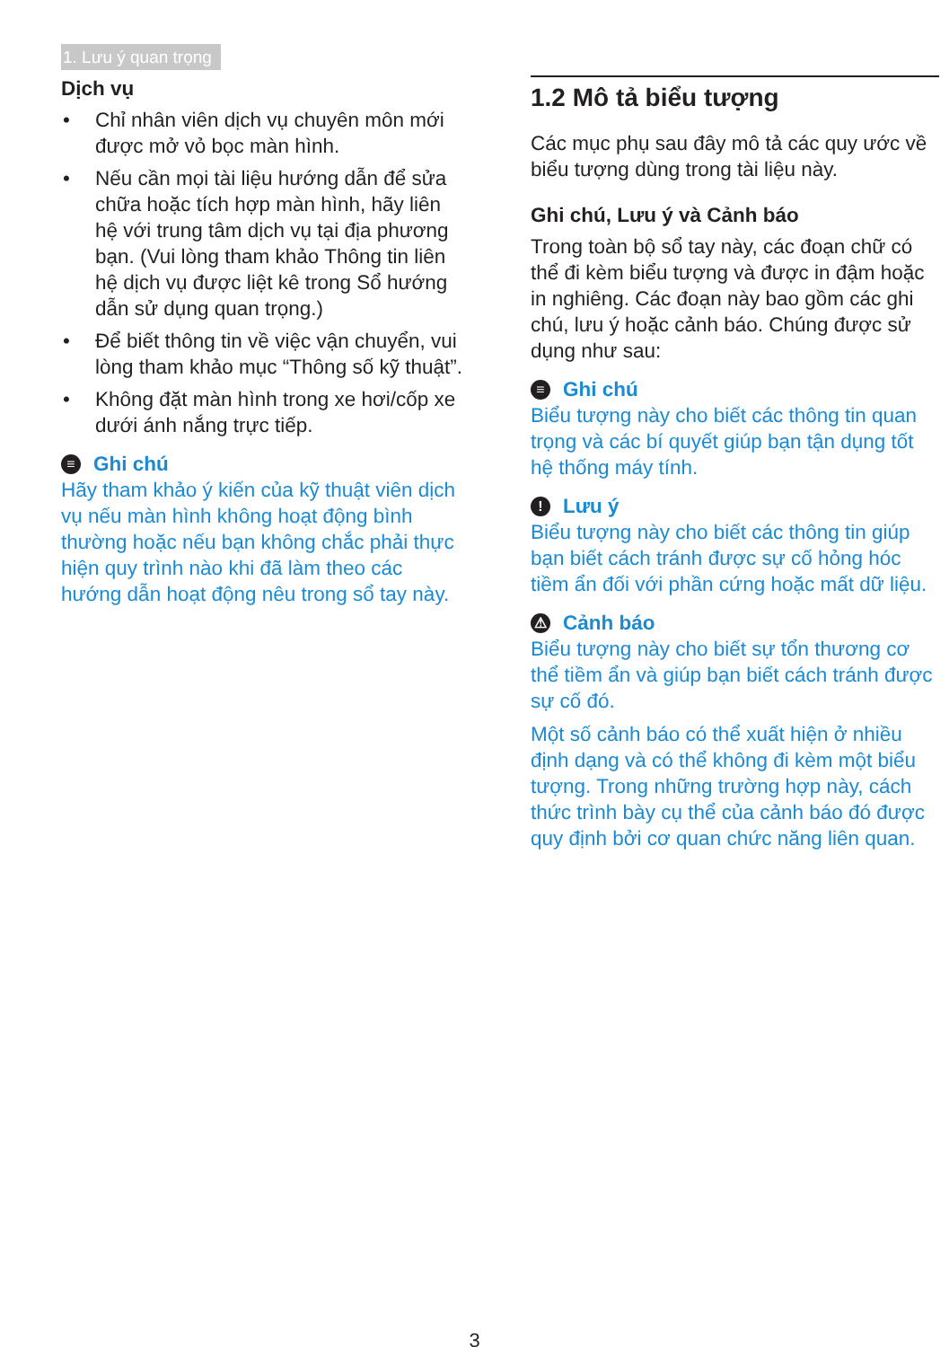1. Lưu ý quan trọng
Dịch vụ
• Chỉ nhân viên dịch vụ chuyên môn mới được mở vỏ bọc màn hình.
• Nếu cần mọi tài liệu hướng dẫn để sửa chữa hoặc tích hợp màn hình, hãy liên hệ với trung tâm dịch vụ tại địa phương bạn. (Vui lòng tham khảo Thông tin liên hệ dịch vụ được liệt kê trong Sổ hướng dẫn sử dụng quan trọng.)
• Để biết thông tin về việc vận chuyển, vui lòng tham khảo mục “Thông số kỹ thuật”.
• Không đặt màn hình trong xe hơi/cốp xe dưới ánh nắng trực tiếp.
≡ Ghi chú
Hãy tham khảo ý kiến của kỹ thuật viên dịch vụ nếu màn hình không hoạt động bình thường hoặc nếu bạn không chắc phải thực hiện quy trình nào khi đã làm theo các hướng dẫn hoạt động nêu trong sổ tay này.
1.2 Mô tả biểu tượng
Các mục phụ sau đây mô tả các quy ước về biểu tượng dùng trong tài liệu này.
Ghi chú, Lưu ý và Cảnh báo
Trong toàn bộ sổ tay này, các đoạn chữ có thể đi kèm biểu tượng và được in đậm hoặc in nghiêng. Các đoạn này bao gồm các ghi chú, lưu ý hoặc cảnh báo. Chúng được sử dụng như sau:
≡ Ghi chú
Biểu tượng này cho biết các thông tin quan trọng và các bí quyết giúp bạn tận dụng tốt hệ thống máy tính.
! Lưu ý
Biểu tượng này cho biết các thông tin giúp bạn biết cách tránh được sự cố hỏng hóc tiềm ẩn đối với phần cứng hoặc mất dữ liệu.
⚠ Cảnh báo
Biểu tượng này cho biết sự tổn thương cơ thể tiềm ẩn và giúp bạn biết cách tránh được sự cố đó.
Một số cảnh báo có thể xuất hiện ở nhiều định dạng và có thể không đi kèm một biểu tượng. Trong những trường hợp này, cách thức trình bày cụ thể của cảnh báo đó được quy định bởi cơ quan chức năng liên quan.
3